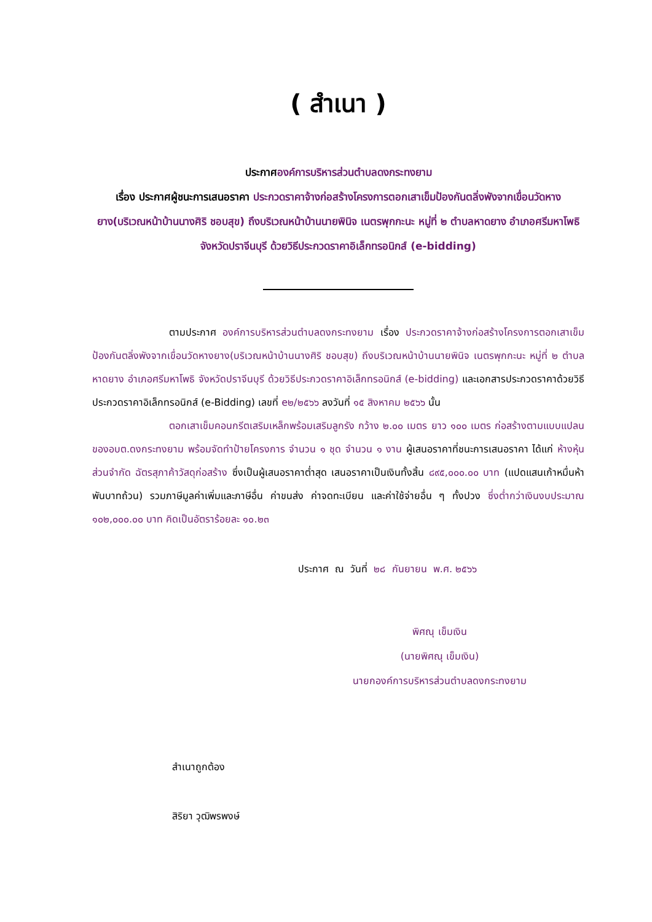( สำเนา )
ประกาศองค์การบริหารส่วนตำบลดงกระทงยาม
เรื่อง ประกาศผู้ชนะการเสนอราคา ประกวดราคาจ้างก่อสร้างโครงการตอกเสาเข็มป้องกันตลิ่งพังจากเขื่อนวัดหางยาง(บริเวณหน้าบ้านนางศิริ ชอบสุข) ถึงบริเวณหน้าบ้านนายพินิจ เนตรพุกกะนะ หมู่ที่ ๒ ตำบลหาดยาง อำเภอศรีมหาโพธิ จังหวัดปราจีนบุรี ด้วยวิธีประกวดราคาอิเล็กทรอนิกส์ (e-bidding)
ตามประกาศ องค์การบริหารส่วนตำบลดงกระทงยาม เรื่อง ประกวดราคาจ้างก่อสร้างโครงการตอกเสาเข็มป้องกันตลิ่งพังจากเขื่อนวัดหางยาง(บริเวณหน้าบ้านนางศิริ ชอบสุข) ถึงบริเวณหน้าบ้านนายพินิจ เนตรพุกกะนะ หมู่ที่ ๒ ตำบลหาดยาง อำเภอศรีมหาโพธิ จังหวัดปราจีนบุรี ด้วยวิธีประกวดราคาอิเล็กทรอนิกส์ (e-bidding) และเอกสารประกวดราคาด้วยวิธีประกวดราคาอิเล็กทรอนิกส์ (e-Bidding) เลขที่ e๒/๒๕๖๖ ลงวันที่ ๑๕ สิงหาคม ๒๕๖๖ นั้น
ตอกเสาเข็มคอนกรีตเสริมเหล็กพร้อมเสริมลูกรัง กว้าง ๒.๐๐ เมตร ยาว ๑๐๐ เมตร ก่อสร้างตามแบบแปลนของอบต.ดงกระทงยาม พร้อมจัดทำป้ายโครงการ จำนวน ๑ ชุด จำนวน ๑ งาน ผู้เสนอราคาที่ชนะการเสนอราคา ได้แก่ ห้างหุ้นส่วนจำกัด ฉัตรสุภาค้าวัสดุก่อสร้าง ซึ่งเป็นผู้เสนอราคาต่ำสุด เสนอราคาเป็นเงินทั้งสิ้น ๘๙๕,๐๐๐.๐๐ บาท (แปดแสนเก้าหมื่นห้าพันบาทถ้วน) รวมภาษีมูลค่าเพิ่มและภาษีอื่น ค่าขนส่ง ค่าจดทะเบียน และค่าใช้จ่ายอื่น ๆ ทั้งปวง ซึ่งต่ำกว่าเงินงบประมาณ ๑๐๒,๐๐๐.๐๐ บาท คิดเป็นอัตราร้อยละ ๑๐.๒๓
ประกาศ ณ วันที่ ๒๘ กันยายน พ.ศ. ๒๕๖๖
พิศณุ เข็มเงิน
(นายพิศณุ เข็มเงิน)
นายกองค์การบริหารส่วนตำบลดงกระทงยาม
สำเนาถูกต้อง
สิริยา วุฒิพรพงษ์